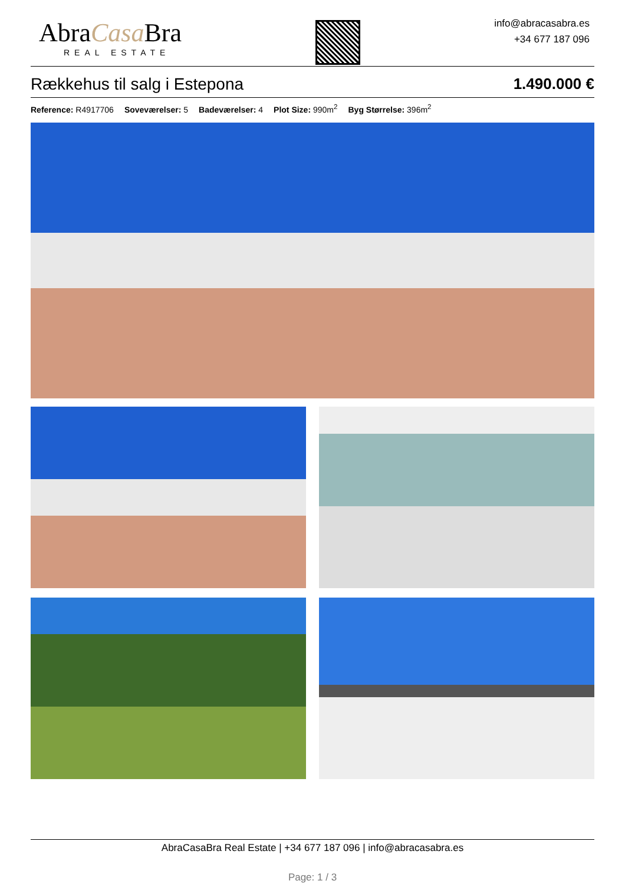AbraCasa Bra
REAL ESTATE
info@abracasabra.es
+34 677 187 096
Rækkehus til salg i Estepona 1.490.000 €
Reference: R4917706 Soveværelser: 5 Badeværelser: 4 Plot Size: 990m<sup>2</sup> Byg Størrelse: 396m<sup>2</sup>
AbraCasaBra Real Estate | +34 677 187 096 | info@abracasabra.es
Page: 1 / 3